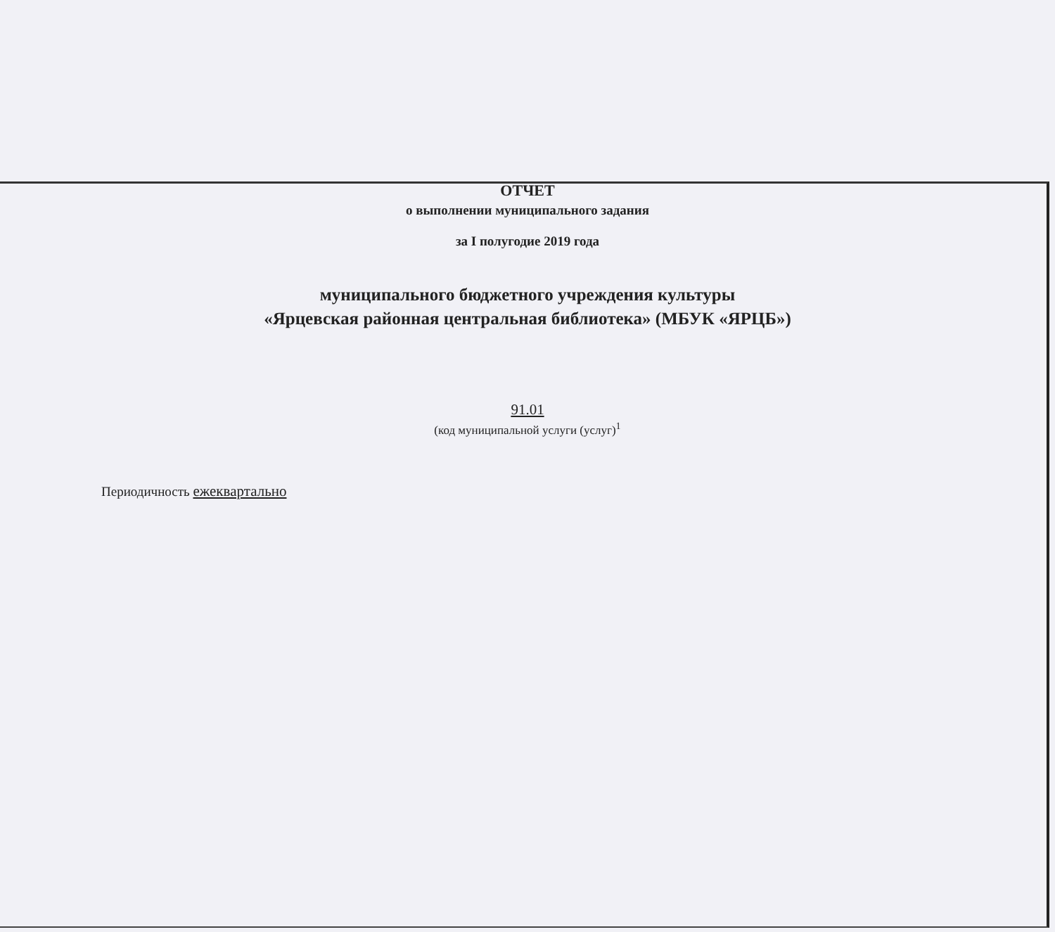ОТЧЕТ
о выполнении муниципального задания
за I полугодие 2019 года
муниципального бюджетного учреждения культуры
«Ярцевская районная центральная библиотека» (МБУК «ЯРЦБ»)
91.01
(код муниципальной услуги (услуг)<sup>1</sup>
Периодичность ежеквартально